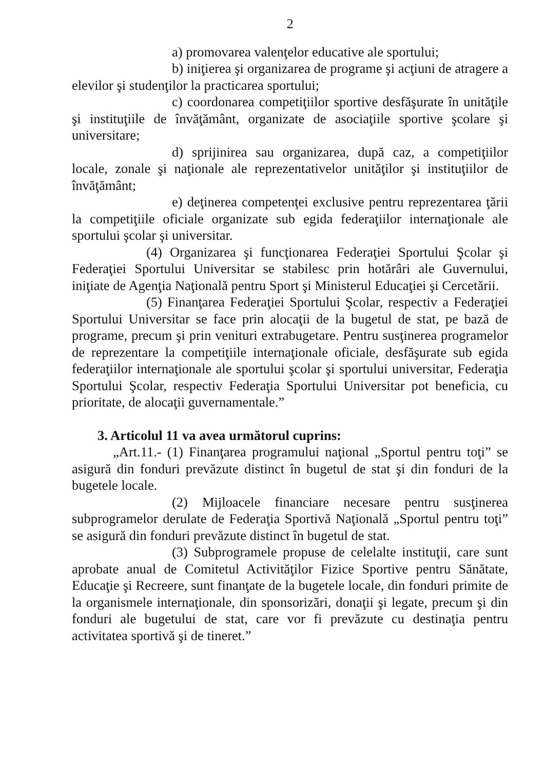2
a) promovarea valenţelor educative ale sportului;
b) iniţierea şi organizarea de programe şi acţiuni de atragere a elevilor şi studenţilor la practicarea sportului;
c) coordonarea competiţiilor sportive desfăşurate în unităţile şi instituţiile de învăţământ, organizate de asociaţiile sportive şcolare şi universitare;
d) sprijinirea sau organizarea, după caz, a competiţiilor locale, zonale şi naţionale ale reprezentativelor unităţilor şi instituţiilor de învăţământ;
e) deţinerea competenţei exclusive pentru reprezentarea ţării la competiţiile oficiale organizate sub egida federaţiilor internaţionale ale sportului şcolar şi universitar.
(4) Organizarea şi funcţionarea Federaţiei Sportului Şcolar şi Federaţiei Sportului Universitar se stabilesc prin hotărâri ale Guvernului, iniţiate de Agenţia Naţională pentru Sport şi Ministerul Educaţiei şi Cercetării.
(5) Finanţarea Federaţiei Sportului Şcolar, respectiv a Federaţiei Sportului Universitar se face prin alocaţii de la bugetul de stat, pe bază de programe, precum şi prin venituri extrabugetare. Pentru susţinerea programelor de reprezentare la competiţiile internaţionale oficiale, desfăşurate sub egida federaţiilor internaţionale ale sportului şcolar şi sportului universitar, Federaţia Sportului Şcolar, respectiv Federaţia Sportului Universitar pot beneficia, cu prioritate, de alocaţii guvernamentale.”
3. Articolul 11 va avea următorul cuprins:
„Art.11.- (1) Finanţarea programului naţional „Sportul pentru toţi” se asigură din fonduri prevăzute distinct în bugetul de stat şi din fonduri de la bugetele locale.
(2) Mijloacele financiare necesare pentru susţinerea subprogramelor derulate de Federaţia Sportivă Naţională „Sportul pentru toţi” se asigură din fonduri prevăzute distinct în bugetul de stat.
(3) Subprogramele propuse de celelalte instituţii, care sunt aprobate anual de Comitetul Activităţilor Fizice Sportive pentru Sănătate, Educaţie şi Recreere, sunt finanţate de la bugetele locale, din fonduri primite de la organismele internaţionale, din sponsorizări, donaţii şi legate, precum şi din fonduri ale bugetului de stat, care vor fi prevăzute cu destinaţia pentru activitatea sportivă şi de tineret.”